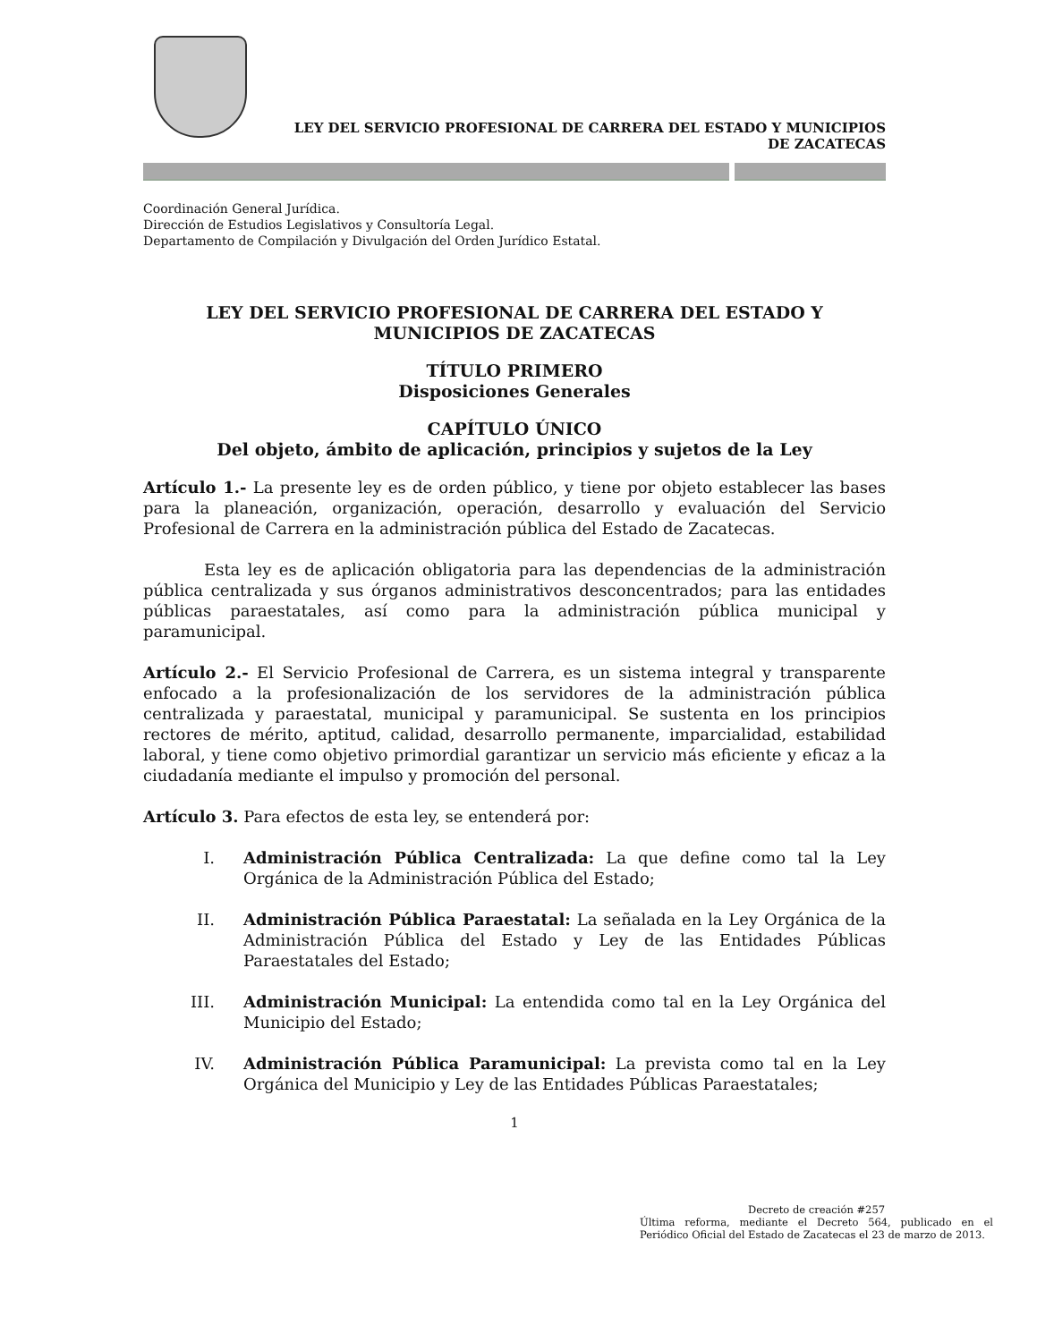LEY DEL SERVICIO PROFESIONAL DE CARRERA DEL ESTADO Y MUNICIPIOS
DE ZACATECAS
Coordinación General Jurídica.
Dirección de Estudios Legislativos y Consultoría Legal.
Departamento de Compilación y Divulgación del Orden Jurídico Estatal.
LEY DEL SERVICIO PROFESIONAL DE CARRERA DEL ESTADO Y
MUNICIPIOS DE ZACATECAS
TÍTULO PRIMERO
Disposiciones Generales
CAPÍTULO ÚNICO
Del objeto, ámbito de aplicación, principios y sujetos de la Ley
Artículo 1.- La presente ley es de orden público, y tiene por objeto establecer las bases para la planeación, organización, operación, desarrollo y evaluación del Servicio Profesional de Carrera en la administración pública del Estado de Zacatecas.
Esta ley es de aplicación obligatoria para las dependencias de la administración pública centralizada y sus órganos administrativos desconcentrados; para las entidades públicas paraestatales, así como para la administración pública municipal y paramunicipal.
Artículo 2.- El Servicio Profesional de Carrera, es un sistema integral y transparente enfocado a la profesionalización de los servidores de la administración pública centralizada y paraestatal, municipal y paramunicipal. Se sustenta en los principios rectores de mérito, aptitud, calidad, desarrollo permanente, imparcialidad, estabilidad laboral, y tiene como objetivo primordial garantizar un servicio más eficiente y eficaz a la ciudadanía mediante el impulso y promoción del personal.
Artículo 3. Para efectos de esta ley, se entenderá por:
I. Administración Pública Centralizada: La que define como tal la Ley Orgánica de la Administración Pública del Estado;
II. Administración Pública Paraestatal: La señalada en la Ley Orgánica de la Administración Pública del Estado y Ley de las Entidades Públicas Paraestatales del Estado;
III. Administración Municipal: La entendida como tal en la Ley Orgánica del Municipio del Estado;
IV. Administración Pública Paramunicipal: La prevista como tal en la Ley Orgánica del Municipio y Ley de las Entidades Públicas Paraestatales;
1
Decreto de creación #257
Última reforma, mediante el Decreto 564, publicado en el Periódico Oficial del Estado de Zacatecas el 23 de marzo de 2013.